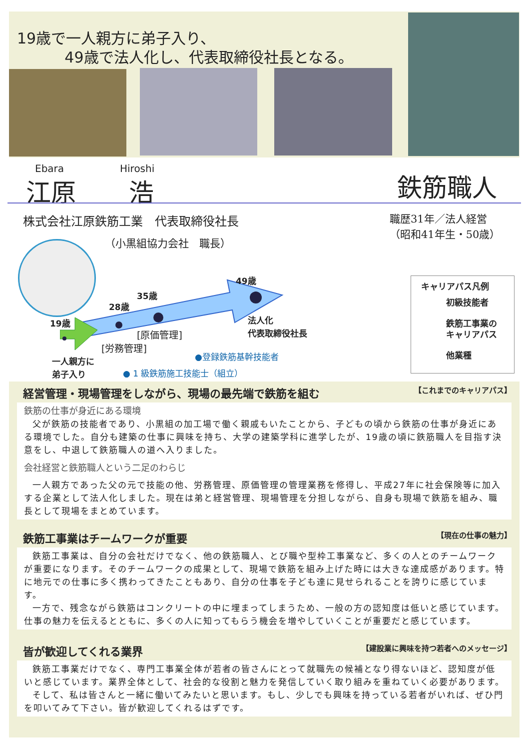19歳で一人親方に弟子入り、
49歳で法人化し、代表取締役社長となる。
Ebara Hiroshi
江原 浩 鉄筋職人
株式会社江原鉄筋工業　代表取締役社長
（小黒組協力会社　職長）
職歴31年／法人経営
（昭和41年生・50歳）
49歳
35歳
28歳
19歳
法人化
代表取締役社長
[原価管理]
[労務管理]
一人親方に
弟子入り
●登録鉄筋基幹技能者
● 1 級鉄筋施工技能士（組立）
キャリアパス凡例
初級技能者
鉄筋工事業の
キャリアパス
他業種
経営管理・現場管理をしながら、現場の最先端で鉄筋を組む 【これまでのキャリアパス】
鉄筋の仕事が身近にある環境
父が鉄筋の技能者であり、小黒組の加工場で働く親戚もいたことから、子どもの頃から鉄筋の仕事が身近にある環境でした。自分も建築の仕事に興味を持ち、大学の建築学科に進学したが、19歳の頃に鉄筋職人を目指す決意をし、中退して鉄筋職人の道へ入りました。
会社経営と鉄筋職人という二足のわらじ
一人親方であった父の元で技能の他、労務管理、原価管理の管理業務を修得し、平成27年に社会保険等に加入する企業として法人化しました。現在は弟と経営管理、現場管理を分担しながら、自身も現場で鉄筋を組み、職長として現場をまとめています。
鉄筋工事業はチームワークが重要 【現在の仕事の魅力】
鉄筋工事業は、自分の会社だけでなく、他の鉄筋職人、とび職や型枠工事業など、多くの人とのチームワークが重要になります。そのチームワークの成果として、現場で鉄筋を組み上げた時には大きな達成感があります。特に地元での仕事に多く携わってきたこともあり、自分の仕事を子ども達に見せられることを誇りに感じています。
一方で、残念ながら鉄筋はコンクリートの中に埋まってしまうため、一般の方の認知度は低いと感じています。仕事の魅力を伝えるとともに、多くの人に知ってもらう機会を増やしていくことが重要だと感じています。
皆が歓迎してくれる業界 【建設業に興味を持つ若者へのメッセージ】
鉄筋工事業だけでなく、専門工事業全体が若者の皆さんにとって就職先の候補となり得ないほど、認知度が低いと感じています。業界全体として、社会的な役割と魅力を発信していく取り組みを重ねていく必要があります。
そして、私は皆さんと一緒に働いてみたいと思います。もし、少しでも興味を持っている若者がいれば、ぜひ門を叩いてみて下さい。皆が歓迎してくれるはずです。